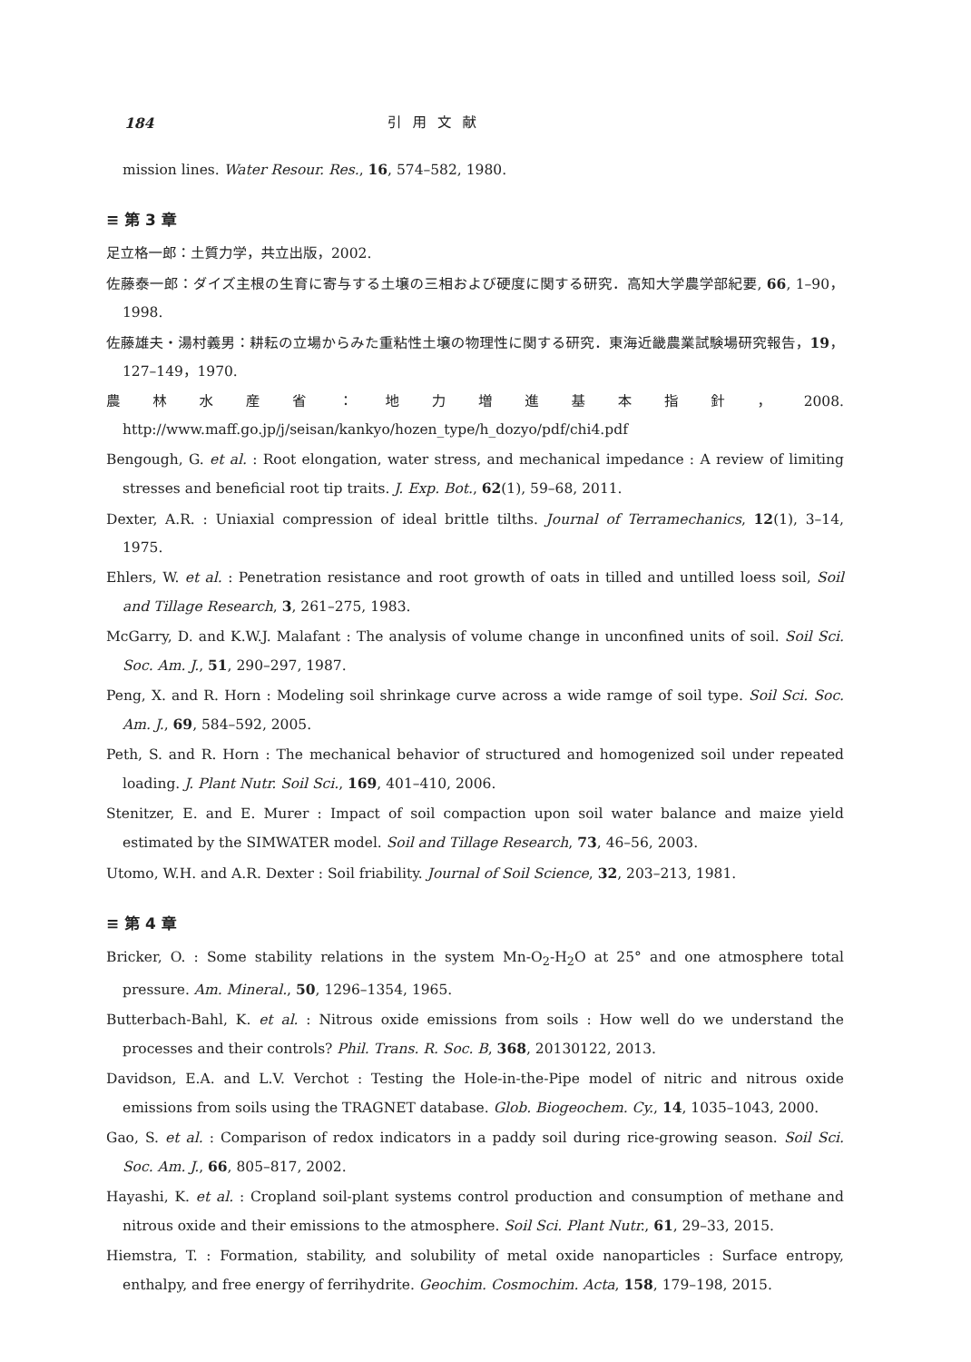184 引用文献
mission lines. Water Resour. Res., 16, 574–582, 1980.
≡ 第 3 章
足立格一郎：土質力学，共立出版，2002.
佐藤泰一郎：ダイズ主根の生育に寄与する土壌の三相および硬度に関する研究．高知大学農学部紀要, 66, 1–90，1998.
佐藤雄夫・湯村義男：耕耘の立場からみた重粘性土壌の物理性に関する研究．東海近畿農業試験場研究報告，19，127–149，1970.
農林水産省：地力増進基本指針，2008. http://www.maff.go.jp/j/seisan/kankyo/hozen_type/h_dozyo/pdf/chi4.pdf
Bengough, G. et al. : Root elongation, water stress, and mechanical impedance : A review of limiting stresses and beneficial root tip traits. J. Exp. Bot., 62(1), 59–68, 2011.
Dexter, A.R. : Uniaxial compression of ideal brittle tilths. Journal of Terramechanics, 12(1), 3–14, 1975.
Ehlers, W. et al. : Penetration resistance and root growth of oats in tilled and untilled loess soil, Soil and Tillage Research, 3, 261–275, 1983.
McGarry, D. and K.W.J. Malafant : The analysis of volume change in unconfined units of soil. Soil Sci. Soc. Am. J., 51, 290–297, 1987.
Peng, X. and R. Horn : Modeling soil shrinkage curve across a wide ramge of soil type. Soil Sci. Soc. Am. J., 69, 584–592, 2005.
Peth, S. and R. Horn : The mechanical behavior of structured and homogenized soil under repeated loading. J. Plant Nutr. Soil Sci., 169, 401–410, 2006.
Stenitzer, E. and E. Murer : Impact of soil compaction upon soil water balance and maize yield estimated by the SIMWATER model. Soil and Tillage Research, 73, 46–56, 2003.
Utomo, W.H. and A.R. Dexter : Soil friability. Journal of Soil Science, 32, 203–213, 1981.
≡ 第 4 章
Bricker, O. : Some stability relations in the system Mn-O<sub>2</sub>-H<sub>2</sub>O at 25° and one atmosphere total pressure. Am. Mineral., 50, 1296–1354, 1965.
Butterbach-Bahl, K. et al. : Nitrous oxide emissions from soils : How well do we understand the processes and their controls? Phil. Trans. R. Soc. B, 368, 20130122, 2013.
Davidson, E.A. and L.V. Verchot : Testing the Hole-in-the-Pipe model of nitric and nitrous oxide emissions from soils using the TRAGNET database. Glob. Biogeochem. Cy., 14, 1035–1043, 2000.
Gao, S. et al. : Comparison of redox indicators in a paddy soil during rice-growing season. Soil Sci. Soc. Am. J., 66, 805–817, 2002.
Hayashi, K. et al. : Cropland soil-plant systems control production and consumption of methane and nitrous oxide and their emissions to the atmosphere. Soil Sci. Plant Nutr., 61, 29–33, 2015.
Hiemstra, T. : Formation, stability, and solubility of metal oxide nanoparticles : Surface entropy, enthalpy, and free energy of ferrihydrite. Geochim. Cosmochim. Acta, 158, 179–198, 2015.